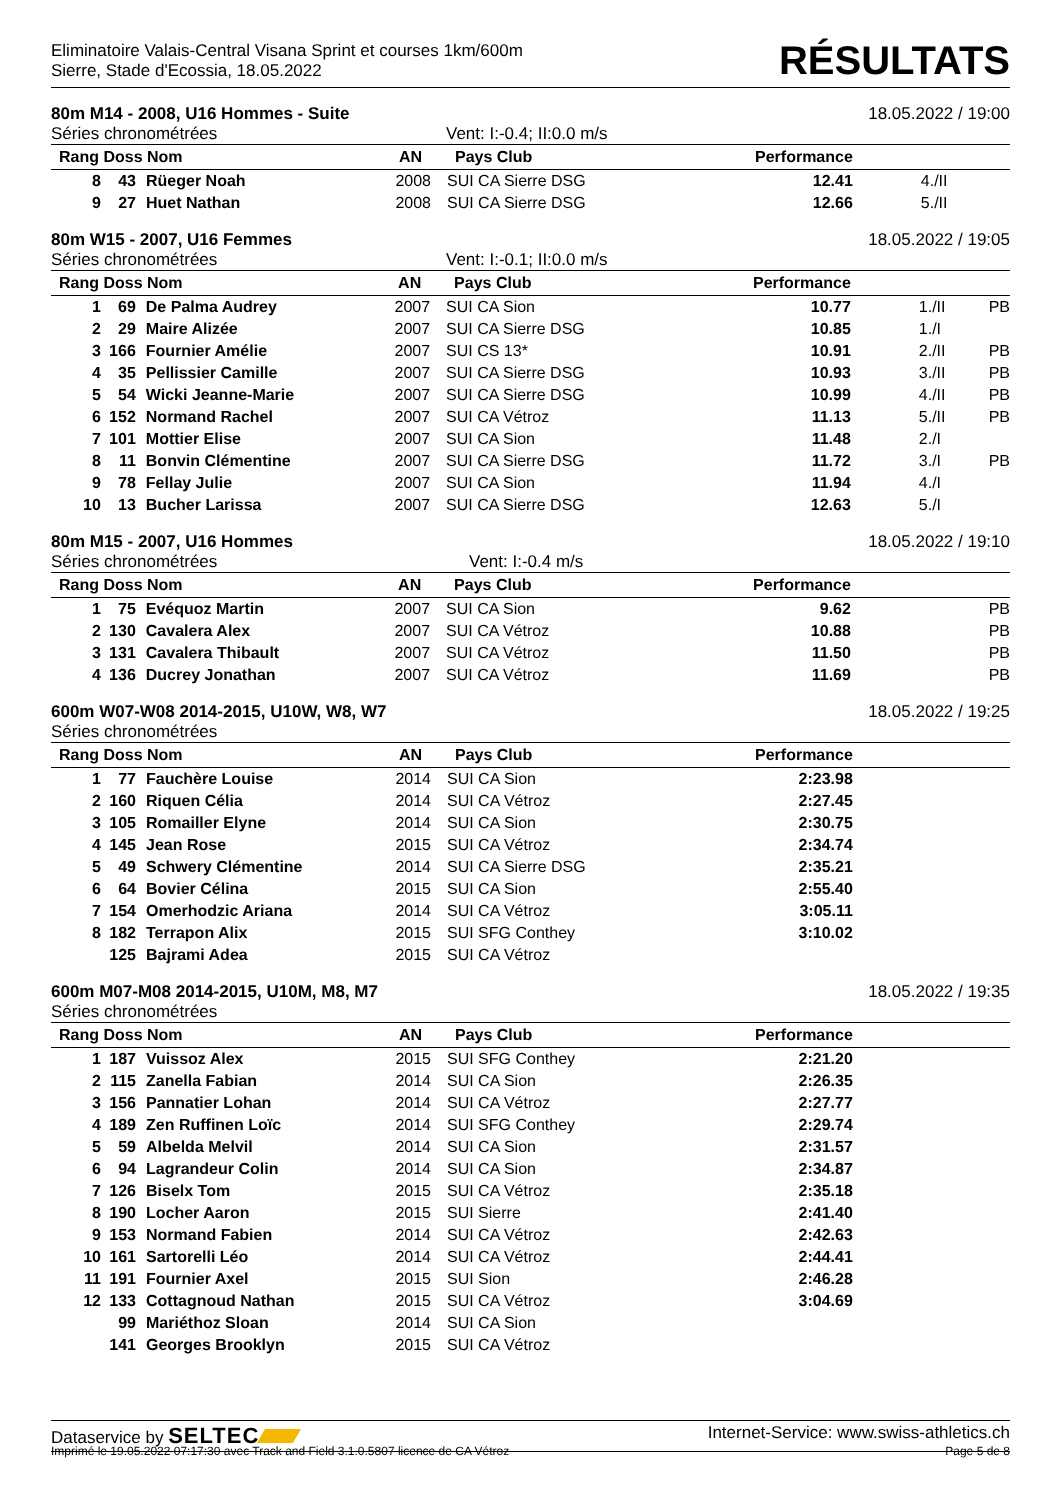Eliminatoire Valais-Central Visana Sprint et courses 1km/600m
Sierre, Stade d'Ecossia, 18.05.2022
RÉSULTATS
80m M14 - 2008, U16 Hommes - Suite 18.05.2022 / 19:00
Séries chronométrées Vent: I:-0.4; II:0.0 m/s
| Rang Doss Nom | | | AN | Pays Club | Performance | | |
| --- | --- | --- | --- | --- | --- | --- | --- |
| 8 | 43 | Rüeger Noah | 2008 | SUI CA Sierre DSG | 12.41 | 4./II | |
| 9 | 27 | Huet Nathan | 2008 | SUI CA Sierre DSG | 12.66 | 5./II | |
80m W15 - 2007, U16 Femmes 18.05.2022 / 19:05
Séries chronométrées Vent: I:-0.1; II:0.0 m/s
| Rang Doss Nom | | | AN | Pays Club | Performance | | |
| --- | --- | --- | --- | --- | --- | --- | --- |
| 1 | 69 | De Palma Audrey | 2007 | SUI CA Sion | 10.77 | 1./II | PB |
| 2 | 29 | Maire Alizée | 2007 | SUI CA Sierre DSG | 10.85 | 1./I | |
| 3 | 166 | Fournier Amélie | 2007 | SUI CS 13* | 10.91 | 2./II | PB |
| 4 | 35 | Pellissier Camille | 2007 | SUI CA Sierre DSG | 10.93 | 3./II | PB |
| 5 | 54 | Wicki Jeanne-Marie | 2007 | SUI CA Sierre DSG | 10.99 | 4./II | PB |
| 6 | 152 | Normand Rachel | 2007 | SUI CA Vétroz | 11.13 | 5./II | PB |
| 7 | 101 | Mottier Elise | 2007 | SUI CA Sion | 11.48 | 2./I | |
| 8 | 11 | Bonvin Clémentine | 2007 | SUI CA Sierre DSG | 11.72 | 3./I | PB |
| 9 | 78 | Fellay Julie | 2007 | SUI CA Sion | 11.94 | 4./I | |
| 10 | 13 | Bucher Larissa | 2007 | SUI CA Sierre DSG | 12.63 | 5./I | |
80m M15 - 2007, U16 Hommes 18.05.2022 / 19:10
Séries chronométrées Vent: I:-0.4 m/s
| Rang Doss Nom | | | AN | Pays Club | Performance | | |
| --- | --- | --- | --- | --- | --- | --- | --- |
| 1 | 75 | Evéquoz Martin | 2007 | SUI CA Sion | 9.62 | | PB |
| 2 | 130 | Cavalera Alex | 2007 | SUI CA Vétroz | 10.88 | | PB |
| 3 | 131 | Cavalera Thibault | 2007 | SUI CA Vétroz | 11.50 | | PB |
| 4 | 136 | Ducrey Jonathan | 2007 | SUI CA Vétroz | 11.69 | | PB |
600m W07-W08 2014-2015, U10W, W8, W7 18.05.2022 / 19:25
Séries chronométrées
| Rang Doss Nom | | | AN | Pays Club | Performance | | |
| --- | --- | --- | --- | --- | --- | --- | --- |
| 1 | 77 | Fauchère Louise | 2014 | SUI CA Sion | 2:23.98 | | |
| 2 | 160 | Riquen Célia | 2014 | SUI CA Vétroz | 2:27.45 | | |
| 3 | 105 | Romailler Elyne | 2014 | SUI CA Sion | 2:30.75 | | |
| 4 | 145 | Jean Rose | 2015 | SUI CA Vétroz | 2:34.74 | | |
| 5 | 49 | Schwery Clémentine | 2014 | SUI CA Sierre DSG | 2:35.21 | | |
| 6 | 64 | Bovier Célina | 2015 | SUI CA Sion | 2:55.40 | | |
| 7 | 154 | Omerhodzic Ariana | 2014 | SUI CA Vétroz | 3:05.11 | | |
| 8 | 182 | Terrapon Alix | 2015 | SUI SFG Conthey | 3:10.02 | | |
| | 125 | Bajrami Adea | 2015 | SUI CA Vétroz | | | |
600m M07-M08 2014-2015, U10M, M8, M7 18.05.2022 / 19:35
Séries chronométrées
| Rang Doss Nom | | | AN | Pays Club | Performance | | |
| --- | --- | --- | --- | --- | --- | --- | --- |
| 1 | 187 | Vuissoz Alex | 2015 | SUI SFG Conthey | 2:21.20 | | |
| 2 | 115 | Zanella Fabian | 2014 | SUI CA Sion | 2:26.35 | | |
| 3 | 156 | Pannatier Lohan | 2014 | SUI CA Vétroz | 2:27.77 | | |
| 4 | 189 | Zen Ruffinen Loïc | 2014 | SUI SFG Conthey | 2:29.74 | | |
| 5 | 59 | Albelda Melvil | 2014 | SUI CA Sion | 2:31.57 | | |
| 6 | 94 | Lagrandeur Colin | 2014 | SUI CA Sion | 2:34.87 | | |
| 7 | 126 | Biselx Tom | 2015 | SUI CA Vétroz | 2:35.18 | | |
| 8 | 190 | Locher Aaron | 2015 | SUI Sierre | 2:41.40 | | |
| 9 | 153 | Normand Fabien | 2014 | SUI CA Vétroz | 2:42.63 | | |
| 10 | 161 | Sartorelli Léo | 2014 | SUI CA Vétroz | 2:44.41 | | |
| 11 | 191 | Fournier Axel | 2015 | SUI Sion | 2:46.28 | | |
| 12 | 133 | Cottagnoud Nathan | 2015 | SUI CA Vétroz | 3:04.69 | | |
| | 99 | Mariéthoz Sloan | 2014 | SUI CA Sion | | | |
| | 141 | Georges Brooklyn | 2015 | SUI CA Vétroz | | | |
Dataservice by SELTEC Internet-Service: www.swiss-athletics.ch
Imprimé le 19.05.2022 07:17:30 avec Track and Field 3.1.0.5807 licence de CA Vétroz Page 5 de 8